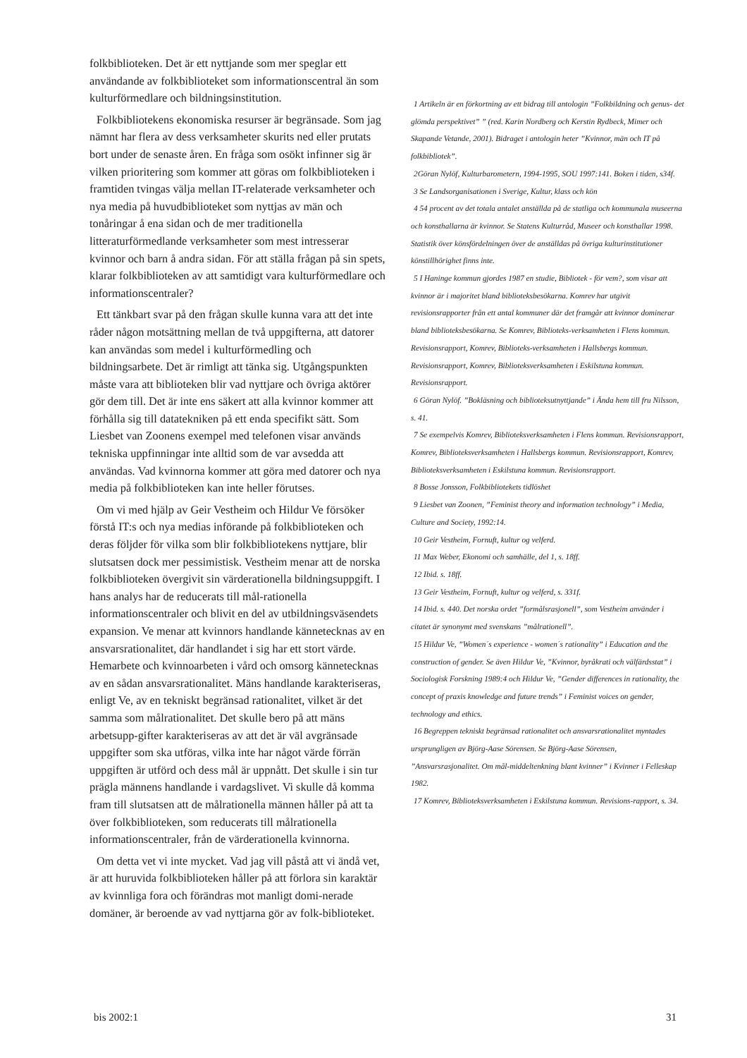folkbiblioteken. Det är ett nyttjande som mer speglar ett användande av folkbiblioteket som informationscentral än som kulturförmedlare och bildningsinstitution.
Folkbibliotekens ekonomiska resurser är begränsade. Som jag nämnt har flera av dess verksamheter skurits ned eller prutats bort under de senaste åren. En fråga som osökt infinner sig är vilken prioritering som kommer att göras om folkbiblioteken i framtiden tvingas välja mellan IT-relaterade verksamheter och nya media på huvudbiblioteket som nyttjas av män och tonåringar å ena sidan och de mer traditionella litteraturförmedlande verksamheter som mest intresserar kvinnor och barn å andra sidan. För att ställa frågan på sin spets, klarar folkbiblioteken av att samtidigt vara kulturförmedlare och informationscentraler?
Ett tänkbart svar på den frågan skulle kunna vara att det inte råder någon motsättning mellan de två uppgifterna, att datorer kan användas som medel i kulturförmedling och bildningsarbete. Det är rimligt att tänka sig. Utgångspunkten måste vara att biblioteken blir vad nyttjare och övriga aktörer gör dem till. Det är inte ens säkert att alla kvinnor kommer att förhålla sig till datatekniken på ett enda specifikt sätt. Som Liesbet van Zoonens exempel med telefonen visar används tekniska uppfinningar inte alltid som de var avsedda att användas. Vad kvinnorna kommer att göra med datorer och nya media på folkbiblioteken kan inte heller förutses.
Om vi med hjälp av Geir Vestheim och Hildur Ve försöker förstå IT:s och nya medias införande på folkbiblioteken och deras följder för vilka som blir folkbibliotekens nyttjare, blir slutsatsen dock mer pessimistisk. Vestheim menar att de norska folkbiblioteken övergivit sin värderationella bildningsuppgift. I hans analys har de reducerats till mål-rationella informationscentraler och blivit en del av utbildningsväsendets expansion. Ve menar att kvinnors handlande kännetecknas av en ansvarsrationalitet, där handlandet i sig har ett stort värde. Hemarbete och kvinnoarbeten i vård och omsorg kännetecknas av en sådan ansvarsrationalitet. Mäns handlande karakteriseras, enligt Ve, av en tekniskt begränsad rationalitet, vilket är det samma som målrationalitet. Det skulle bero på att mäns arbetsupp-gifter karakteriseras av att det är väl avgränsade uppgifter som ska utföras, vilka inte har något värde förrän uppgiften är utförd och dess mål är uppnått. Det skulle i sin tur prägla männens handlande i vardagslivet. Vi skulle då komma fram till slutsatsen att de målrationella männen håller på att ta över folkbiblioteken, som reducerats till målrationella informationscentraler, från de värderationella kvinnorna.
Om detta vet vi inte mycket. Vad jag vill påstå att vi ändå vet, är att huruvida folkbiblioteken håller på att förlora sin karaktär av kvinnliga fora och förändras mot manligt domi-nerade domäner, är beroende av vad nyttjarna gör av folk-biblioteket.
1 Artikeln är en förkortning av ett bidrag till antologin ”Folkbildning och genus- det glömda perspektivet” ” (red. Karin Nordberg och Kerstin Rydbeck, Mimer och Skapande Vetande, 2001). Bidraget i antologin heter ”Kvinnor, män och IT på folkbibliotek”.
2Göran Nylöf, Kulturbarometern, 1994-1995, SOU 1997:141. Boken i tiden, s34f.
3 Se Landsorganisationen i Sverige, Kultur, klass och kön
4 54 procent av det totala antalet anställda på de statliga och kommunala museerna och konsthallarna är kvinnor. Se Statens Kulturråd, Museer och konsthallar 1998. Statistik över könsfördelningen över de anställdas på övriga kulturinstitutioner könstillhörighet finns inte.
5 I Haninge kommun gjordes 1987 en studie, Bibliotek - för vem?, som visar att kvinnor är i majoritet bland biblioteksbesökarna. Komrev har utgivit revisionsrapporter från ett antal kommuner där det framgår att kvinnor dominerar bland biblioteksbesökarna. Se Komrev, Biblioteks-verksamheten i Flens kommun. Revisionsrapport, Komrev, Biblioteks-verksamheten i Hallsbergs kommun. Revisionsrapport, Komrev, Biblioteksverksamheten i Eskilstuna kommun. Revisionsrapport.
6 Göran Nylöf. ”Bokläsning och biblioteksutnyttjande” i Ända hem till fru Nilsson, s. 41.
7 Se exempelvis Komrev, Biblioteksverksamheten i Flens kommun. Revisionsrapport, Komrev, Biblioteksverksamheten i Hallsbergs kommun. Revisionsrapport, Komrev, Biblioteksverksamheten i Eskilstuna kommun. Revisionsrapport.
8 Bosse Jonsson, Folkbibliotekets tidlöshet
9 Liesbet van Zoonen, ”Feminist theory and information technology” i Media, Culture and Society, 1992:14.
10 Geir Vestheim, Fornuft, kultur og velferd.
11 Max Weber, Ekonomi och samhälle, del 1, s. 18ff.
12 Ibid. s. 18ff.
13 Geir Vestheim, Fornuft, kultur og velferd, s. 331f.
14 Ibid. s. 440. Det norska ordet ”formålsrasjonell”, som Vestheim använder i citatet är synonymt med svenskans ”målrationell”.
15 Hildur Ve, ”Women´s experience - women´s rationality” i Education and the construction of gender. Se även Hildur Ve, ”Kvinnor, byråkrati och välfärdsstat” i Sociologisk Forskning 1989:4 och Hildur Ve, ”Gender differences in rationality, the concept of praxis knowledge and future trends” i Feminist voices on gender, technology and ethics.
16 Begreppen tekniskt begränsad rationalitet och ansvarsrationalitet myntades ursprungligen av Björg-Aase Sörensen. Se Björg-Aase Sörensen, ”Ansvarsrasjonalitet. Om mål-middeltenkning blant kvinner” i Kvinner i Felleskap 1982.
17 Komrev, Biblioteksverksamheten i Eskilstuna kommun. Revisions-rapport, s. 34.
bis 2002:1 31